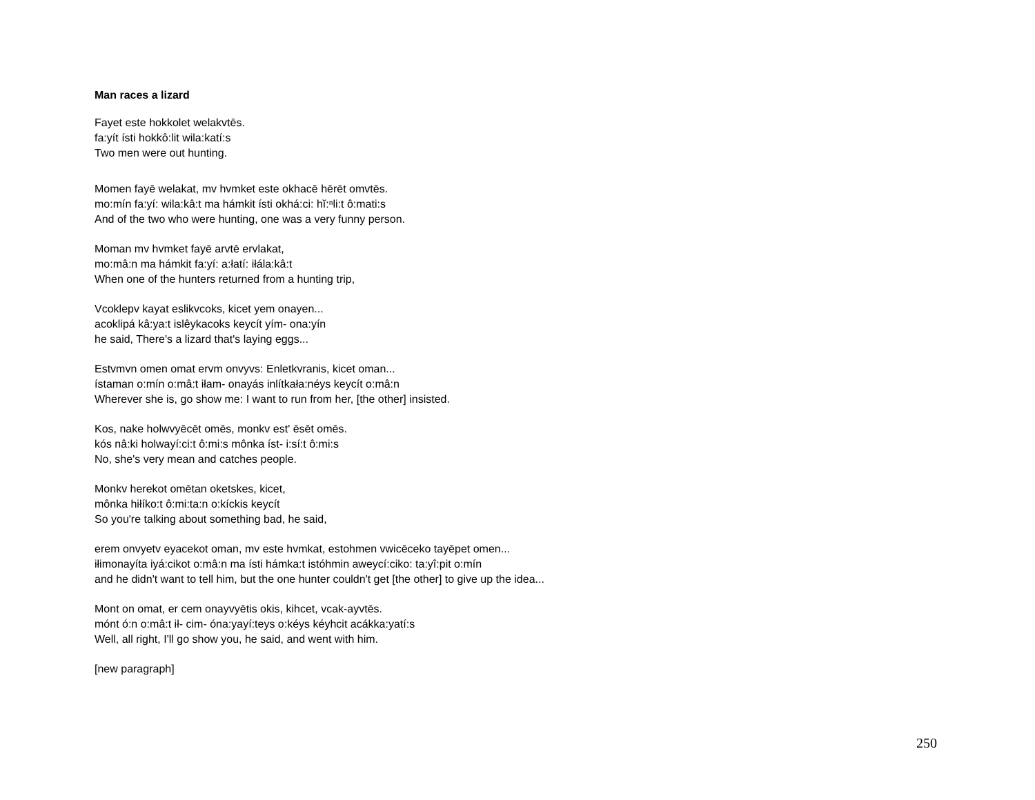Man races a lizard
Fayet este hokkolet welakvtēs.
fa:yít ísti hokkô:lit wila:katí:s
Two men were out hunting.
Momen fayē welakat, mv hvmket este okhacē hērēt omvtēs.
mo:mín fa:yí: wila:kâ:t ma hámkit ísti okhá:ci: hĭ:ⁿli:t ô:mati:s
And of the two who were hunting, one was a very funny person.
Moman mv hvmket fayē arvtē ervlakat,
mo:mâ:n ma hámkit fa:yí: a:łatí: iłála:kâ:t
When one of the hunters returned from a hunting trip,
Vcoklepv kayat eslikvcoks, kicet yem onayen...
acoklipá kâ:ya:t islêykacoks keycít yím- ona:yín
he said, There's a lizard that's laying eggs...
Estvmvn omen omat ervm onvyvs: Enletkvranis, kicet oman...
ístaman o:mín o:mâ:t iłam- onayás inlítkała:néys keycít o:mâ:n
Wherever she is, go show me: I want to run from her, [the other] insisted.
Kos, nake holwvyēcēt omēs, monkv est' ēsēt omēs.
kós nâ:ki holwayí:ci:t ô:mi:s mônka íst- i:sí:t ô:mi:s
No, she's very mean and catches people.
Monkv herekot omētan oketskes, kicet,
mônka hiłíko:t ô:mi:ta:n o:kíckis keycít
So you're talking about something bad, he said,
erem onvyetv eyacekot oman, mv este hvmkat, estohmen vwicēceko tayēpet omen...
iłimonayíta iyá:cikot o:mâ:n ma ísti hámka:t istóhmin aweycí:ciko: ta:yî:pit o:mín
and he didn't want to tell him, but the one hunter couldn't get [the other] to give up the idea...
Mont on omat, er cem onayvyētis okis, kihcet, vcak-ayvtēs.
mónt ó:n o:mâ:t ił- cim- óna:yayí:teys o:kéys kéyhcit acákka:yatí:s
Well, all right, I'll go show you, he said, and went with him.
[new paragraph]
250